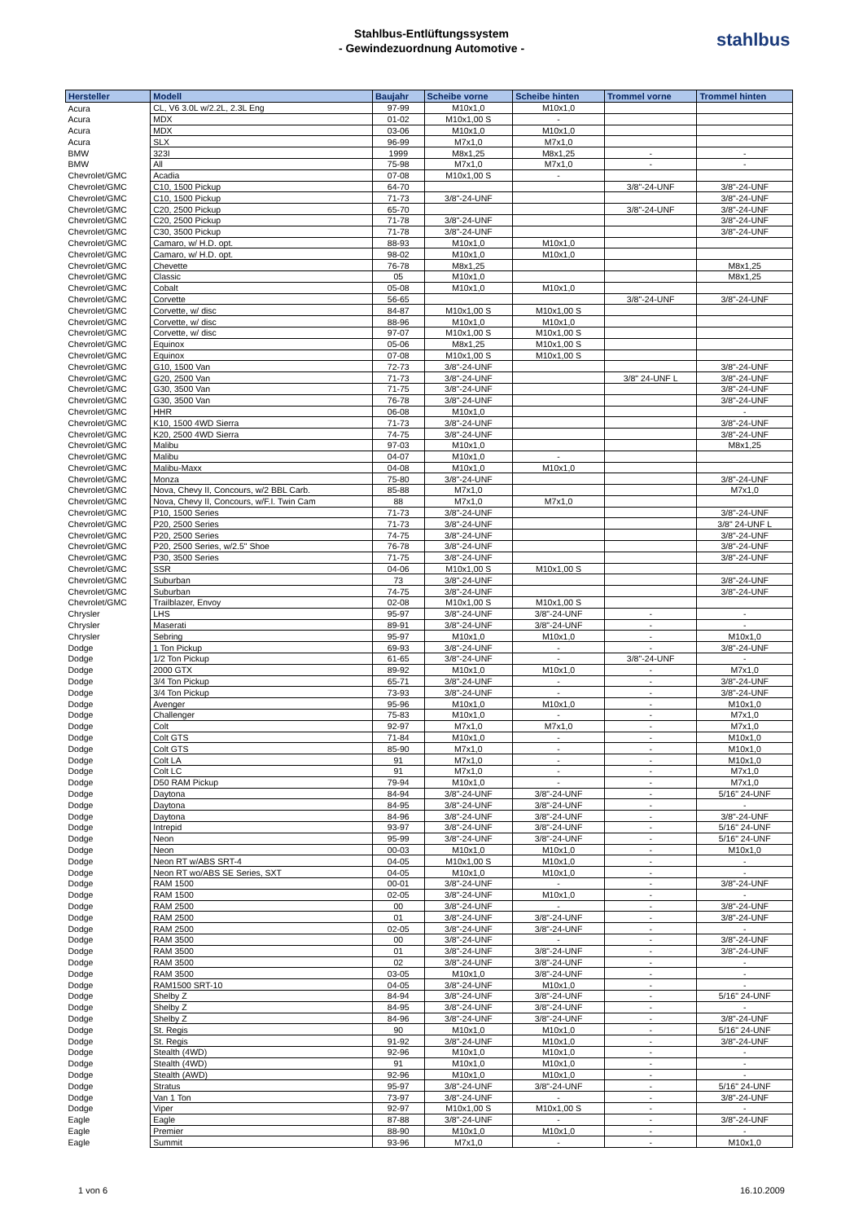Stahlbus-Entlüftungssystem
- Gewindezuordnung Automotive -
stahlbus
| Hersteller | Modell | Baujahr | Scheibe vorne | Scheibe hinten | Trommel vorne | Trommel hinten |
| --- | --- | --- | --- | --- | --- | --- |
| Acura | CL, V6 3.0L w/2.2L, 2.3L Eng | 97-99 | M10x1,0 | M10x1,0 | | |
| Acura | MDX | 01-02 | M10x1,00 S | - | | |
| Acura | MDX | 03-06 | M10x1,0 | M10x1,0 | | |
| Acura | SLX | 96-99 | M7x1,0 | M7x1,0 | | |
| BMW | 323I | 1999 | M8x1,25 | M8x1,25 | - | - |
| BMW | All | 75-98 | M7x1,0 | M7x1,0 | - | - |
| Chevrolet/GMC | Acadia | 07-08 | M10x1,00 S | - | | |
| Chevrolet/GMC | C10, 1500 Pickup | 64-70 | | | 3/8"-24-UNF | 3/8"-24-UNF |
| Chevrolet/GMC | C10, 1500 Pickup | 71-73 | 3/8"-24-UNF | | | 3/8"-24-UNF |
| Chevrolet/GMC | C20, 2500 Pickup | 65-70 | | | 3/8"-24-UNF | 3/8"-24-UNF |
| Chevrolet/GMC | C20, 2500 Pickup | 71-78 | 3/8"-24-UNF | | | 3/8"-24-UNF |
| Chevrolet/GMC | C30, 3500 Pickup | 71-78 | 3/8"-24-UNF | | | 3/8"-24-UNF |
| Chevrolet/GMC | Camaro, w/ H.D. opt. | 88-93 | M10x1,0 | M10x1,0 | | |
| Chevrolet/GMC | Camaro, w/ H.D. opt. | 98-02 | M10x1,0 | M10x1,0 | | |
| Chevrolet/GMC | Chevette | 76-78 | M8x1,25 | | | M8x1,25 |
| Chevrolet/GMC | Classic | 05 | M10x1,0 | | | M8x1,25 |
| Chevrolet/GMC | Cobalt | 05-08 | M10x1,0 | M10x1,0 | | |
| Chevrolet/GMC | Corvette | 56-65 | | | 3/8"-24-UNF | 3/8"-24-UNF |
| Chevrolet/GMC | Corvette, w/ disc | 84-87 | M10x1,00 S | M10x1,00 S | | |
| Chevrolet/GMC | Corvette, w/ disc | 88-96 | M10x1,0 | M10x1,0 | | |
| Chevrolet/GMC | Corvette, w/ disc | 97-07 | M10x1,00 S | M10x1,00 S | | |
| Chevrolet/GMC | Equinox | 05-06 | M8x1,25 | M10x1,00 S | | |
| Chevrolet/GMC | Equinox | 07-08 | M10x1,00 S | M10x1,00 S | | |
| Chevrolet/GMC | G10, 1500 Van | 72-73 | 3/8"-24-UNF | | | 3/8"-24-UNF |
| Chevrolet/GMC | G20, 2500 Van | 71-73 | 3/8"-24-UNF | | 3/8" 24-UNF L | 3/8"-24-UNF |
| Chevrolet/GMC | G30, 3500 Van | 71-75 | 3/8"-24-UNF | | | 3/8"-24-UNF |
| Chevrolet/GMC | G30, 3500 Van | 76-78 | 3/8"-24-UNF | | | 3/8"-24-UNF |
| Chevrolet/GMC | HHR | 06-08 | M10x1,0 | | | - |
| Chevrolet/GMC | K10, 1500 4WD Sierra | 71-73 | 3/8"-24-UNF | | | 3/8"-24-UNF |
| Chevrolet/GMC | K20, 2500 4WD Sierra | 74-75 | 3/8"-24-UNF | | | 3/8"-24-UNF |
| Chevrolet/GMC | Malibu | 97-03 | M10x1,0 | | | M8x1,25 |
| Chevrolet/GMC | Malibu | 04-07 | M10x1,0 | - | | |
| Chevrolet/GMC | Malibu-Maxx | 04-08 | M10x1,0 | M10x1,0 | | |
| Chevrolet/GMC | Monza | 75-80 | 3/8"-24-UNF | | | 3/8"-24-UNF |
| Chevrolet/GMC | Nova, Chevy II, Concours, w/2 BBL Carb. | 85-88 | M7x1,0 | | | M7x1,0 |
| Chevrolet/GMC | Nova, Chevy II, Concours, w/F.I. Twin Cam | 88 | M7x1,0 | M7x1,0 | | |
| Chevrolet/GMC | P10, 1500 Series | 71-73 | 3/8"-24-UNF | | | 3/8"-24-UNF |
| Chevrolet/GMC | P20, 2500 Series | 71-73 | 3/8"-24-UNF | | | 3/8" 24-UNF L |
| Chevrolet/GMC | P20, 2500 Series | 74-75 | 3/8"-24-UNF | | | 3/8"-24-UNF |
| Chevrolet/GMC | P20, 2500 Series, w/2.5" Shoe | 76-78 | 3/8"-24-UNF | | | 3/8"-24-UNF |
| Chevrolet/GMC | P30, 3500 Series | 71-75 | 3/8"-24-UNF | | | 3/8"-24-UNF |
| Chevrolet/GMC | SSR | 04-06 | M10x1,00 S | M10x1,00 S | | |
| Chevrolet/GMC | Suburban | 73 | 3/8"-24-UNF | | | 3/8"-24-UNF |
| Chevrolet/GMC | Suburban | 74-75 | 3/8"-24-UNF | | | 3/8"-24-UNF |
| Chevrolet/GMC | Trailblazer, Envoy | 02-08 | M10x1,00 S | M10x1,00 S | | |
| Chrysler | LHS | 95-97 | 3/8"-24-UNF | 3/8"-24-UNF | - | - |
| Chrysler | Maserati | 89-91 | 3/8"-24-UNF | 3/8"-24-UNF | - | - |
| Chrysler | Sebring | 95-97 | M10x1,0 | M10x1,0 | - | M10x1,0 |
| Dodge | 1 Ton Pickup | 69-93 | 3/8"-24-UNF | - | - | 3/8"-24-UNF |
| Dodge | 1/2 Ton Pickup | 61-65 | 3/8"-24-UNF | - | 3/8"-24-UNF | - |
| Dodge | 2000 GTX | 89-92 | M10x1,0 | M10x1,0 | - | M7x1,0 |
| Dodge | 3/4 Ton Pickup | 65-71 | 3/8"-24-UNF | - | - | 3/8"-24-UNF |
| Dodge | 3/4 Ton Pickup | 73-93 | 3/8"-24-UNF | - | - | 3/8"-24-UNF |
| Dodge | Avenger | 95-96 | M10x1,0 | M10x1,0 | - | M10x1,0 |
| Dodge | Challenger | 75-83 | M10x1,0 | - | - | M7x1,0 |
| Dodge | Colt | 92-97 | M7x1,0 | M7x1,0 | - | M7x1,0 |
| Dodge | Colt GTS | 71-84 | M10x1,0 | - | - | M10x1,0 |
| Dodge | Colt GTS | 85-90 | M7x1,0 | - | - | M10x1,0 |
| Dodge | Colt LA | 91 | M7x1,0 | - | - | M10x1,0 |
| Dodge | Colt LC | 91 | M7x1,0 | - | - | M7x1,0 |
| Dodge | D50 RAM Pickup | 79-94 | M10x1,0 | - | - | M7x1,0 |
| Dodge | Daytona | 84-94 | 3/8"-24-UNF | 3/8"-24-UNF | - | 5/16" 24-UNF |
| Dodge | Daytona | 84-95 | 3/8"-24-UNF | 3/8"-24-UNF | - | - |
| Dodge | Daytona | 84-96 | 3/8"-24-UNF | 3/8"-24-UNF | - | 3/8"-24-UNF |
| Dodge | Intrepid | 93-97 | 3/8"-24-UNF | 3/8"-24-UNF | - | 5/16" 24-UNF |
| Dodge | Neon | 95-99 | 3/8"-24-UNF | 3/8"-24-UNF | - | 5/16" 24-UNF |
| Dodge | Neon | 00-03 | M10x1,0 | M10x1,0 | - | M10x1,0 |
| Dodge | Neon RT w/ABS SRT-4 | 04-05 | M10x1,00 S | M10x1,0 | - | - |
| Dodge | Neon RT wo/ABS SE Series, SXT | 04-05 | M10x1,0 | M10x1,0 | - | - |
| Dodge | RAM 1500 | 00-01 | 3/8"-24-UNF | - | - | 3/8"-24-UNF |
| Dodge | RAM 1500 | 02-05 | 3/8"-24-UNF | M10x1,0 | - | - |
| Dodge | RAM 2500 | 00 | 3/8"-24-UNF | - | - | 3/8"-24-UNF |
| Dodge | RAM 2500 | 01 | 3/8"-24-UNF | 3/8"-24-UNF | - | 3/8"-24-UNF |
| Dodge | RAM 2500 | 02-05 | 3/8"-24-UNF | 3/8"-24-UNF | - | - |
| Dodge | RAM 3500 | 00 | 3/8"-24-UNF | - | - | 3/8"-24-UNF |
| Dodge | RAM 3500 | 01 | 3/8"-24-UNF | 3/8"-24-UNF | - | 3/8"-24-UNF |
| Dodge | RAM 3500 | 02 | 3/8"-24-UNF | 3/8"-24-UNF | - | - |
| Dodge | RAM 3500 | 03-05 | M10x1,0 | 3/8"-24-UNF | - | - |
| Dodge | RAM1500 SRT-10 | 04-05 | 3/8"-24-UNF | M10x1,0 | - | - |
| Dodge | Shelby Z | 84-94 | 3/8"-24-UNF | 3/8"-24-UNF | - | 5/16" 24-UNF |
| Dodge | Shelby Z | 84-95 | 3/8"-24-UNF | 3/8"-24-UNF | - | - |
| Dodge | Shelby Z | 84-96 | 3/8"-24-UNF | 3/8"-24-UNF | - | 3/8"-24-UNF |
| Dodge | St. Regis | 90 | M10x1,0 | M10x1,0 | - | 5/16" 24-UNF |
| Dodge | St. Regis | 91-92 | 3/8"-24-UNF | M10x1,0 | - | 3/8"-24-UNF |
| Dodge | Stealth (4WD) | 92-96 | M10x1,0 | M10x1,0 | - | - |
| Dodge | Stealth (4WD) | 91 | M10x1,0 | M10x1,0 | - | - |
| Dodge | Stealth (AWD) | 92-96 | M10x1,0 | M10x1,0 | - | - |
| Dodge | Stratus | 95-97 | 3/8"-24-UNF | 3/8"-24-UNF | - | 5/16" 24-UNF |
| Dodge | Van 1 Ton | 73-97 | 3/8"-24-UNF | - | - | 3/8"-24-UNF |
| Dodge | Viper | 92-97 | M10x1,00 S | M10x1,00 S | - | - |
| Eagle | Eagle | 87-88 | 3/8"-24-UNF | - | - | 3/8"-24-UNF |
| Eagle | Premier | 88-90 | M10x1,0 | M10x1,0 | - | - |
| Eagle | Summit | 93-96 | M7x1,0 | - | - | M10x1,0 |
1 von 6 16.10.2009